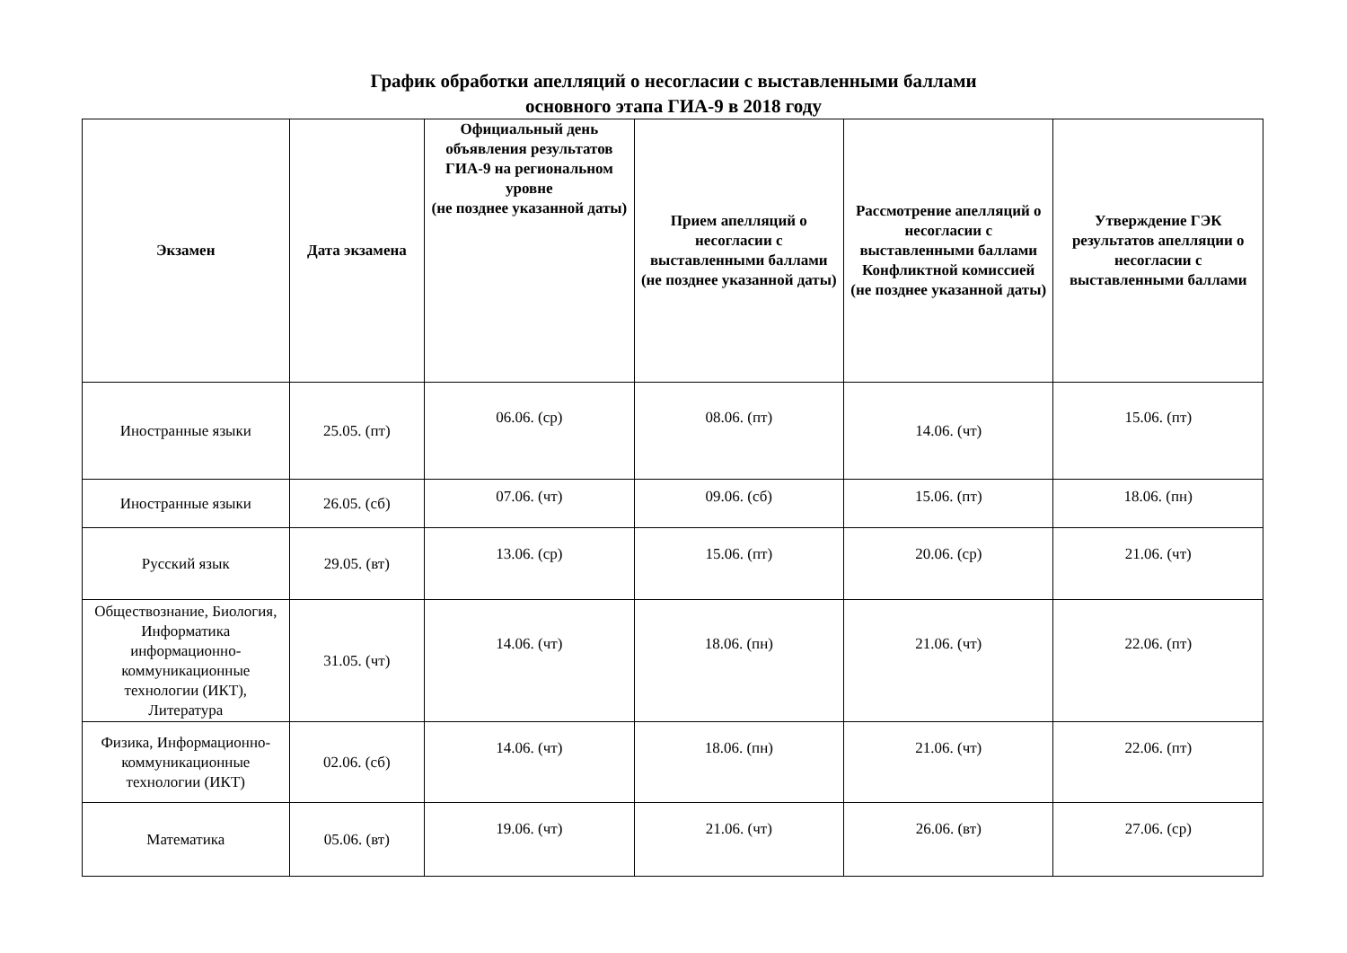График обработки апелляций о несогласии с выставленными баллами
основного этапа ГИА-9 в 2018 году
| Экзамен | Дата экзамена | Официальный день объявления результатов ГИА-9 на региональном уровне (не позднее указанной даты) | Прием апелляций о несогласии с выставленными баллами (не позднее указанной даты) | Рассмотрение апелляций о несогласии с выставленными баллами Конфликтной комиссией (не позднее указанной даты) | Утверждение ГЭК результатов апелляции о несогласии с выставленными баллами |
| --- | --- | --- | --- | --- | --- |
| Иностранные языки | 25.05. (пт) | 06.06. (ср) | 08.06. (пт) | 14.06. (чт) | 15.06. (пт) |
| Иностранные языки | 26.05. (сб) | 07.06. (чт) | 09.06. (сб) | 15.06. (пт) | 18.06. (пн) |
| Русский язык | 29.05. (вт) | 13.06. (ср) | 15.06. (пт) | 20.06. (ср) | 21.06. (чт) |
| Обществознание, Биология, Информатика информационно-коммуникационные технологии (ИКТ), Литература | 31.05. (чт) | 14.06. (чт) | 18.06. (пн) | 21.06. (чт) | 22.06. (пт) |
| Физика, Информационно-коммуникационные технологии (ИКТ) | 02.06. (сб) | 14.06. (чт) | 18.06. (пн) | 21.06. (чт) | 22.06. (пт) |
| Математика | 05.06. (вт) | 19.06. (чт) | 21.06. (чт) | 26.06. (вт) | 27.06. (ср) |